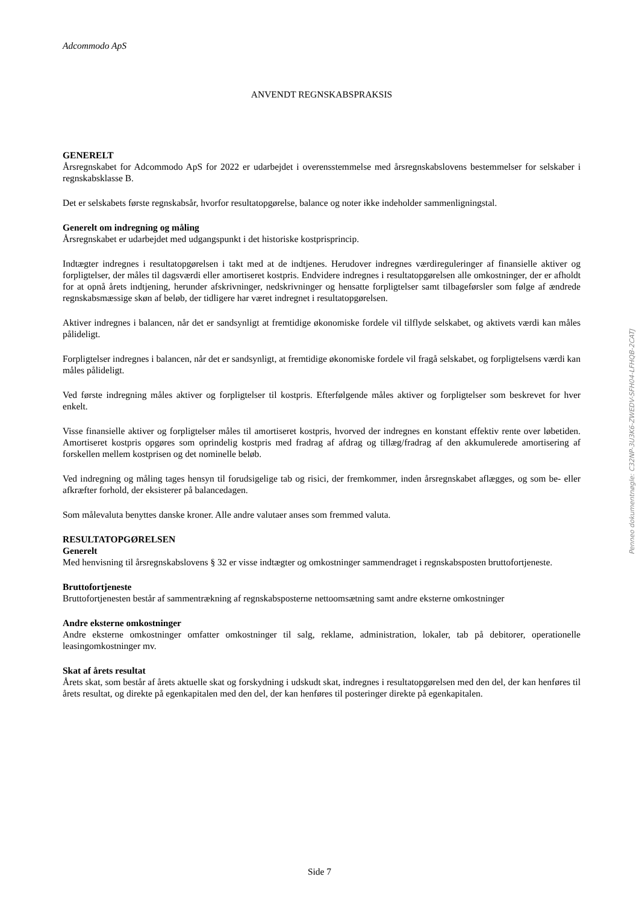Adcommodo ApS
ANVENDT REGNSKABSPRAKSIS
GENERELT
Årsregnskabet for Adcommodo ApS for 2022 er udarbejdet i overensstemmelse med årsregnskabslovens bestemmelser for selskaber i regnskabsklasse B.
Det er selskabets første regnskabsår, hvorfor resultatopgørelse, balance og noter ikke indeholder sammenligningstal.
Generelt om indregning og måling
Årsregnskabet er udarbejdet med udgangspunkt i det historiske kostprisprincip.
Indtægter indregnes i resultatopgørelsen i takt med at de indtjenes. Herudover indregnes værdireguleringer af finansielle aktiver og forpligtelser, der måles til dagsværdi eller amortiseret kostpris. Endvidere indregnes i resultatopgørelsen alle omkostninger, der er afholdt for at opnå årets indtjening, herunder afskrivninger, nedskrivninger og hensatte forpligtelser samt tilbageførsler som følge af ændrede regnskabsmæssige skøn af beløb, der tidligere har været indregnet i resultatopgørelsen.
Aktiver indregnes i balancen, når det er sandsynligt at fremtidige økonomiske fordele vil tilflyde selskabet, og aktivets værdi kan måles pålideligt.
Forpligtelser indregnes i balancen, når det er sandsynligt, at fremtidige økonomiske fordele vil fragå selskabet, og forpligtelsens værdi kan måles pålideligt.
Ved første indregning måles aktiver og forpligtelser til kostpris. Efterfølgende måles aktiver og forpligtelser som beskrevet for hver enkelt.
Visse finansielle aktiver og forpligtelser måles til amortiseret kostpris, hvorved der indregnes en konstant effektiv rente over løbetiden. Amortiseret kostpris opgøres som oprindelig kostpris med fradrag af afdrag og tillæg/fradrag af den akkumulerede amortisering af forskellen mellem kostprisen og det nominelle beløb.
Ved indregning og måling tages hensyn til forudsigelige tab og risici, der fremkommer, inden årsregnskabet aflægges, og som be- eller afkræfter forhold, der eksisterer på balancedagen.
Som målevaluta benyttes danske kroner. Alle andre valutaer anses som fremmed valuta.
RESULTATOPGØRELSEN
Generelt
Med henvisning til årsregnskabslovens § 32 er visse indtægter og omkostninger sammendraget i regnskabsposten bruttofortjeneste.
Bruttofortjeneste
Bruttofortjenesten består af sammentrækning af regnskabsposterne nettoomsætning samt andre eksterne omkostninger
Andre eksterne omkostninger
Andre eksterne omkostninger omfatter omkostninger til salg, reklame, administration, lokaler, tab på debitorer, operationelle leasingomkostninger mv.
Skat af årets resultat
Årets skat, som består af årets aktuelle skat og forskydning i udskudt skat, indregnes i resultatopgørelsen med den del, der kan henføres til årets resultat, og direkte på egenkapitalen med den del, der kan henføres til posteringer direkte på egenkapitalen.
Penneo dokumentnøgle: C32NP-3U3K6-ZWEDV-SFH04-LFHQB-2CATJ
Side 7